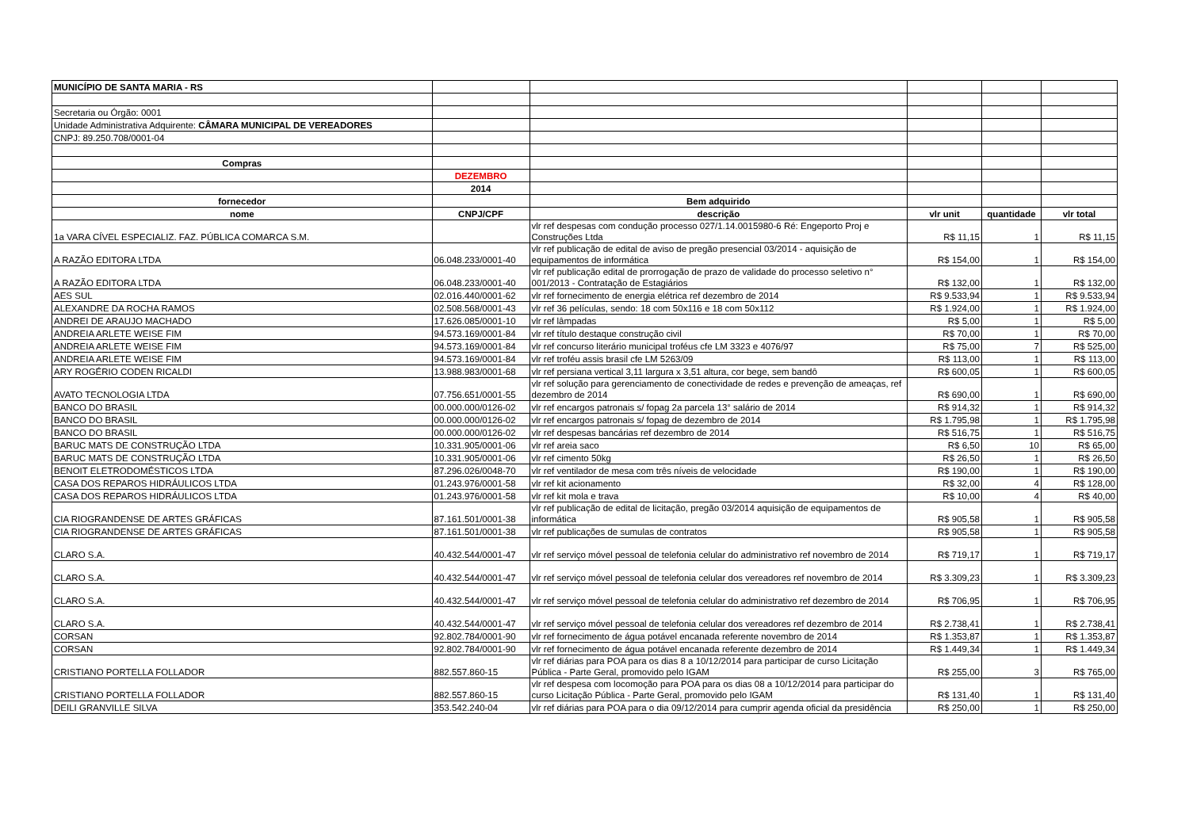| MUNICÍPIO DE SANTA MARIA - RS | | | | | |
| Secretaria ou Órgão: 0001 | | | | | |
| Unidade Administrativa Adquirente: CÂMARA MUNICIPAL DE VEREADORES | | | | | |
| CNPJ: 89.250.708/0001-04 | | | | | |
| Compras | | | | | |
| | DEZEMBRO | | | | |
| | 2014 | | | | |
| fornecedor | | Bem adquirido | | | |
| nome | CNPJ/CPF | descrição | vlr unit | quantidade | vlr total |
| 1a VARA CÍVEL ESPECIALIZ. FAZ. PÚBLICA COMARCA S.M. | | vlr ref despesas com condução processo 027/1.14.0015980-6 Ré: Engeporto Proj e Construções Ltda | R$ 11,15 | 1 | R$ 11,15 |
| A RAZÃO EDITORA LTDA | 06.048.233/0001-40 | vlr ref publicação de edital de aviso de pregão presencial 03/2014 - aquisição de equipamentos de informática | R$ 154,00 | 1 | R$ 154,00 |
| A RAZÃO EDITORA LTDA | 06.048.233/0001-40 | vlr ref publicação edital de prorrogação de prazo de validade do processo seletivo n° 001/2013 - Contratação de Estagiários | R$ 132,00 | 1 | R$ 132,00 |
| AES SUL | 02.016.440/0001-62 | vlr ref fornecimento de energia elétrica ref dezembro de 2014 | R$ 9.533,94 | 1 | R$ 9.533,94 |
| ALEXANDRE DA ROCHA RAMOS | 02.508.568/0001-43 | vlr ref 36 películas, sendo: 18 com 50x116 e 18 com 50x112 | R$ 1.924,00 | 1 | R$ 1.924,00 |
| ANDREI DE ARAUJO MACHADO | 17.626.085/0001-10 | vlr ref lâmpadas | R$ 5,00 | 1 | R$ 5,00 |
| ANDREIA ARLETE WEISE FIM | 94.573.169/0001-84 | vlr ref título destaque construção civil | R$ 70,00 | 1 | R$ 70,00 |
| ANDREIA ARLETE WEISE FIM | 94.573.169/0001-84 | vlr ref concurso literário municipal troféus cfe LM 3323 e 4076/97 | R$ 75,00 | 7 | R$ 525,00 |
| ANDREIA ARLETE WEISE FIM | 94.573.169/0001-84 | vlr ref troféu assis brasil cfe LM 5263/09 | R$ 113,00 | 1 | R$ 113,00 |
| ARY ROGÉRIO CODEN RICALDI | 13.988.983/0001-68 | vlr ref persiana vertical 3,11 largura x 3,51 altura, cor bege, sem bandô | R$ 600,05 | 1 | R$ 600,05 |
| AVATO TECNOLOGIA LTDA | 07.756.651/0001-55 | vlr ref solução para gerenciamento de conectividade de redes e prevenção de ameaças, ref dezembro de 2014 | R$ 690,00 | 1 | R$ 690,00 |
| BANCO DO BRASIL | 00.000.000/0126-02 | vlr ref encargos patronais s/ fopag 2a parcela 13° salário de 2014 | R$ 914,32 | 1 | R$ 914,32 |
| BANCO DO BRASIL | 00.000.000/0126-02 | vlr ref encargos patronais s/ fopag de dezembro de 2014 | R$ 1.795,98 | 1 | R$ 1.795,98 |
| BANCO DO BRASIL | 00.000.000/0126-02 | vlr ref despesas bancárias ref dezembro de 2014 | R$ 516,75 | 1 | R$ 516,75 |
| BARUC MATS DE CONSTRUÇÃO LTDA | 10.331.905/0001-06 | vlr ref areia saco | R$ 6,50 | 10 | R$ 65,00 |
| BARUC MATS DE CONSTRUÇÃO LTDA | 10.331.905/0001-06 | vlr ref cimento 50kg | R$ 26,50 | 1 | R$ 26,50 |
| BENOIT ELETRODOMÉSTICOS LTDA | 87.296.026/0048-70 | vlr ref ventilador de mesa com três níveis de velocidade | R$ 190,00 | 1 | R$ 190,00 |
| CASA DOS REPAROS HIDRÁULICOS LTDA | 01.243.976/0001-58 | vlr ref kit acionamento | R$ 32,00 | 4 | R$ 128,00 |
| CASA DOS REPAROS HIDRÁULICOS LTDA | 01.243.976/0001-58 | vlr ref kit mola e trava | R$ 10,00 | 4 | R$ 40,00 |
| CIA RIOGRANDENSE DE ARTES GRÁFICAS | 87.161.501/0001-38 | vlr ref publicação de edital de licitação, pregão 03/2014 aquisição de equipamentos de informática | R$ 905,58 | 1 | R$ 905,58 |
| CIA RIOGRANDENSE DE ARTES GRÁFICAS | 87.161.501/0001-38 | vlr ref publicações de sumulas de contratos | R$ 905,58 | 1 | R$ 905,58 |
| CLARO S.A. | 40.432.544/0001-47 | vlr ref serviço móvel pessoal de telefonia celular do administrativo ref novembro de 2014 | R$ 719,17 | 1 | R$ 719,17 |
| CLARO S.A. | 40.432.544/0001-47 | vlr ref serviço móvel pessoal de telefonia celular dos vereadores ref novembro de 2014 | R$ 3.309,23 | 1 | R$ 3.309,23 |
| CLARO S.A. | 40.432.544/0001-47 | vlr ref serviço móvel pessoal de telefonia celular do administrativo ref dezembro de 2014 | R$ 706,95 | 1 | R$ 706,95 |
| CLARO S.A. | 40.432.544/0001-47 | vlr ref serviço móvel pessoal de telefonia celular dos vereadores ref dezembro de 2014 | R$ 2.738,41 | 1 | R$ 2.738,41 |
| CORSAN | 92.802.784/0001-90 | vlr ref fornecimento de água potável encanada referente novembro de 2014 | R$ 1.353,87 | 1 | R$ 1.353,87 |
| CORSAN | 92.802.784/0001-90 | vlr ref fornecimento de água potável encanada referente dezembro de 2014 | R$ 1.449,34 | 1 | R$ 1.449,34 |
| CRISTIANO PORTELLA FOLLADOR | 882.557.860-15 | vlr ref diárias para POA para os dias 8 a 10/12/2014 para participar de curso Licitação Pública - Parte Geral, promovido pelo IGAM | R$ 255,00 | 3 | R$ 765,00 |
| CRISTIANO PORTELLA FOLLADOR | 882.557.860-15 | vlr ref despesa com locomoção para POA para os dias 08 a 10/12/2014 para participar do curso Licitação Pública - Parte Geral, promovido pelo IGAM | R$ 131,40 | 1 | R$ 131,40 |
| DEILI GRANVILLE SILVA | 353.542.240-04 | vlr ref diárias para POA para o dia 09/12/2014 para cumprir agenda oficial da presidência | R$ 250,00 | 1 | R$ 250,00 |